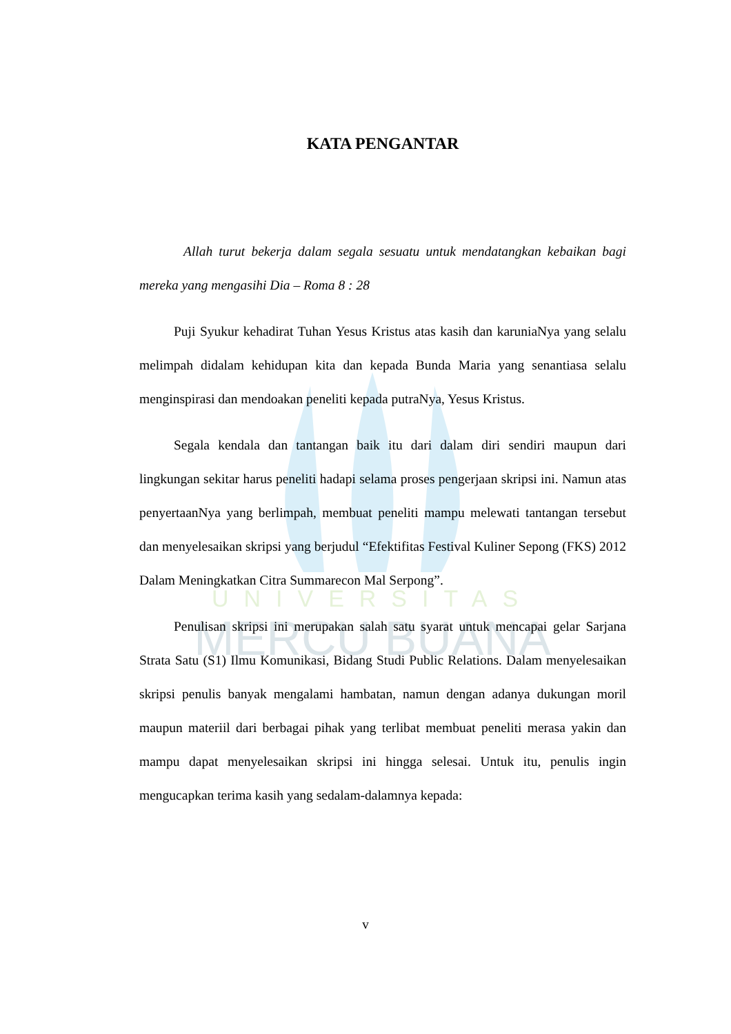UNIVERSITAS
MERCU BUANA
KATA PENGANTAR
Allah turut bekerja dalam segala sesuatu untuk mendatangkan kebaikan bagi mereka yang mengasihi Dia – Roma 8 : 28
Puji Syukur kehadirat Tuhan Yesus Kristus atas kasih dan karuniaNya yang selalu melimpah didalam kehidupan kita dan kepada Bunda Maria yang senantiasa selalu menginspirasi dan mendoakan peneliti kepada putraNya, Yesus Kristus.
Segala kendala dan tantangan baik itu dari dalam diri sendiri maupun dari lingkungan sekitar harus peneliti hadapi selama proses pengerjaan skripsi ini. Namun atas penyertaanNya yang berlimpah, membuat peneliti mampu melewati tantangan tersebut dan menyelesaikan skripsi yang berjudul “Efektifitas Festival Kuliner Sepong (FKS) 2012 Dalam Meningkatkan Citra Summarecon Mal Serpong”.
Penulisan skripsi ini merupakan salah satu syarat untuk mencapai gelar Sarjana Strata Satu (S1) Ilmu Komunikasi, Bidang Studi Public Relations. Dalam menyelesaikan skripsi penulis banyak mengalami hambatan, namun dengan adanya dukungan moril maupun materiil dari berbagai pihak yang terlibat membuat peneliti merasa yakin dan mampu dapat menyelesaikan skripsi ini hingga selesai. Untuk itu, penulis ingin mengucapkan terima kasih yang sedalam-dalamnya kepada:
v